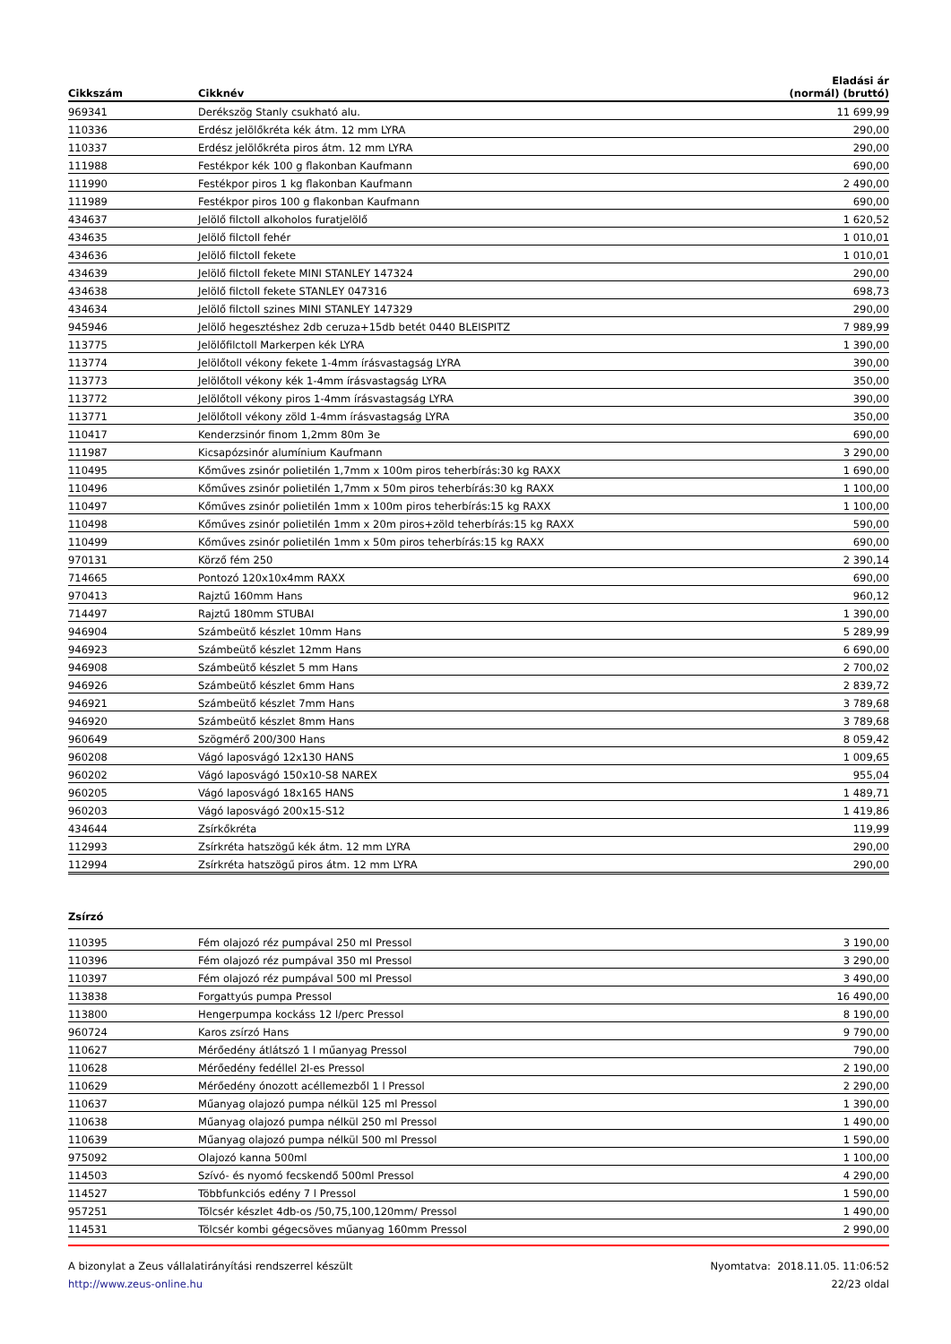| Cikkszám | Cikknév | Eladási ár (normál) (bruttó) |
| --- | --- | --- |
| 969341 | Derékszög Stanly csukható alu. | 11 699,99 |
| 110336 | Erdész jelölőkréta kék átm. 12 mm LYRA | 290,00 |
| 110337 | Erdész jelölőkréta piros átm. 12 mm LYRA | 290,00 |
| 111988 | Festékpor kék 100 g flakonban Kaufmann | 690,00 |
| 111990 | Festékpor piros 1 kg flakonban Kaufmann | 2 490,00 |
| 111989 | Festékpor piros 100 g flakonban Kaufmann | 690,00 |
| 434637 | Jelölő filctoll alkoholos furatjelölő | 1 620,52 |
| 434635 | Jelölő filctoll fehér | 1 010,01 |
| 434636 | Jelölő filctoll fekete | 1 010,01 |
| 434639 | Jelölő filctoll fekete MINI STANLEY 147324 | 290,00 |
| 434638 | Jelölő filctoll fekete STANLEY 047316 | 698,73 |
| 434634 | Jelölő filctoll szines MINI STANLEY 147329 | 290,00 |
| 945946 | Jelölő hegesztéshez 2db ceruza+15db betét 0440 BLEISPITZ | 7 989,99 |
| 113775 | Jelölőfilctoll Markerpen kék LYRA | 1 390,00 |
| 113774 | Jelölőtoll vékony fekete 1-4mm írásvastagság LYRA | 390,00 |
| 113773 | Jelölőtoll vékony kék 1-4mm írásvastagság LYRA | 350,00 |
| 113772 | Jelölőtoll vékony piros 1-4mm írásvastagság LYRA | 390,00 |
| 113771 | Jelölőtoll vékony zöld 1-4mm írásvastagság LYRA | 350,00 |
| 110417 | Kenderzsinór finom 1,2mm 80m 3e | 690,00 |
| 111987 | Kicsapózsinór alumínium Kaufmann | 3 290,00 |
| 110495 | Kőműves zsinór polietilén 1,7mm x 100m piros teherbírás:30 kg RAXX | 1 690,00 |
| 110496 | Kőműves zsinór polietilén 1,7mm x 50m piros teherbírás:30 kg RAXX | 1 100,00 |
| 110497 | Kőműves zsinór polietilén 1mm x 100m piros teherbírás:15 kg RAXX | 1 100,00 |
| 110498 | Kőműves zsinór polietilén 1mm x 20m piros+zöld teherbírás:15 kg RAXX | 590,00 |
| 110499 | Kőműves zsinór polietilén 1mm x 50m piros teherbírás:15 kg RAXX | 690,00 |
| 970131 | Körző fém 250 | 2 390,14 |
| 714665 | Pontozó 120x10x4mm RAXX | 690,00 |
| 970413 | Rajztű 160mm Hans | 960,12 |
| 714497 | Rajztű 180mm STUBAI | 1 390,00 |
| 946904 | Számbeütő készlet 10mm Hans | 5 289,99 |
| 946923 | Számbeütő készlet 12mm Hans | 6 690,00 |
| 946908 | Számbeütő készlet 5 mm Hans | 2 700,02 |
| 946926 | Számbeütő készlet 6mm Hans | 2 839,72 |
| 946921 | Számbeütő készlet 7mm Hans | 3 789,68 |
| 946920 | Számbeütő készlet 8mm Hans | 3 789,68 |
| 960649 | Szögmérő 200/300 Hans | 8 059,42 |
| 960208 | Vágó laposvágó 12x130 HANS | 1 009,65 |
| 960202 | Vágó laposvágó 150x10-S8 NAREX | 955,04 |
| 960205 | Vágó laposvágó 18x165 HANS | 1 489,71 |
| 960203 | Vágó laposvágó 200x15-S12 | 1 419,86 |
| 434644 | Zsírkőkréta | 119,99 |
| 112993 | Zsírkréta hatszögű kék átm. 12 mm LYRA | 290,00 |
| 112994 | Zsírkréta hatszögű piros átm. 12 mm LYRA | 290,00 |
Zsírzó
| 110395 | Fém olajozó réz pumpával 250 ml Pressol | 3 190,00 |
| 110396 | Fém olajozó réz pumpával 350 ml Pressol | 3 290,00 |
| 110397 | Fém olajozó réz pumpával 500 ml Pressol | 3 490,00 |
| 113838 | Forgattyús pumpa Pressol | 16 490,00 |
| 113800 | Hengerpumpa kockáss 12 l/perc Pressol | 8 190,00 |
| 960724 | Karos zsírzó Hans | 9 790,00 |
| 110627 | Mérőedény átlátszó 1 l műanyag Pressol | 790,00 |
| 110628 | Mérőedény fedéllel 2l-es Pressol | 2 190,00 |
| 110629 | Mérőedény ónozott acéllemezből 1 l Pressol | 2 290,00 |
| 110637 | Műanyag olajozó pumpa nélkül 125 ml Pressol | 1 390,00 |
| 110638 | Műanyag olajozó pumpa nélkül 250 ml Pressol | 1 490,00 |
| 110639 | Műanyag olajozó pumpa nélkül 500 ml Pressol | 1 590,00 |
| 975092 | Olajozó kanna 500ml | 1 100,00 |
| 114503 | Szívó- és nyomó fecskendő 500ml Pressol | 4 290,00 |
| 114527 | Többfunkciós edény 7 l Pressol | 1 590,00 |
| 957251 | Tölcsér készlet 4db-os /50,75,100,120mm/ Pressol | 1 490,00 |
| 114531 | Tölcsér kombi gégecsöves műanyag 160mm Pressol | 2 990,00 |
A bizonylat a Zeus vállalatirányítási rendszerrel készült
http://www.zeus-online.hu
Nyomtatva: 2018.11.05. 11:06:52
22/23 oldal